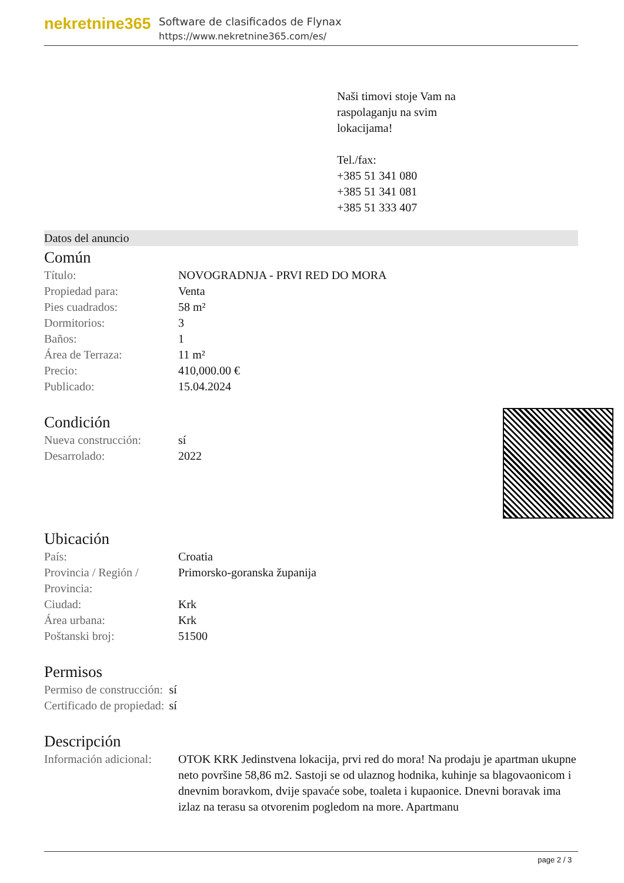nekretnine365
Software de clasificados de Flynax
https://www.nekretnine365.com/es/
Naši timovi stoje Vam na
raspolaganju na svim
lokacijama!
Tel./fax:
+385 51 341 080
+385 51 341 081
+385 51 333 407
Datos del anuncio
Común
| Título: | NOVOGRADNJA - PRVI RED DO MORA |
| Propiedad para: | Venta |
| Pies cuadrados: | 58 m² |
| Dormitorios: | 3 |
| Baños: | 1 |
| Área de Terraza: | 11 m² |
| Precio: | 410,000.00 € |
| Publicado: | 15.04.2024 |
Condición
| Nueva construcción: | sí |
| Desarrolado: | 2022 |
Ubicación
| País: | Croatia |
| Provincia / Región / Provincia: | Primorsko-goranska županija |
| Ciudad: | Krk |
| Área urbana: | Krk |
| Poštanski broj: | 51500 |
Permisos
| Permiso de construcción: | sí |
| Certificado de propiedad: | sí |
Descripción
| Información adicional: | OTOK KRK Jedinstvena lokacija, prvi red do mora! Na prodaju je apartman ukupne neto površine 58,86 m2. Sastoji se od ulaznog hodnika, kuhinje sa blagovaonicom i dnevnim boravkom, dvije spavaće sobe, toaleta i kupaonice. Dnevni boravak ima izlaz na terasu sa otvorenim pogledom na more. Apartmanu |
page 2 / 3